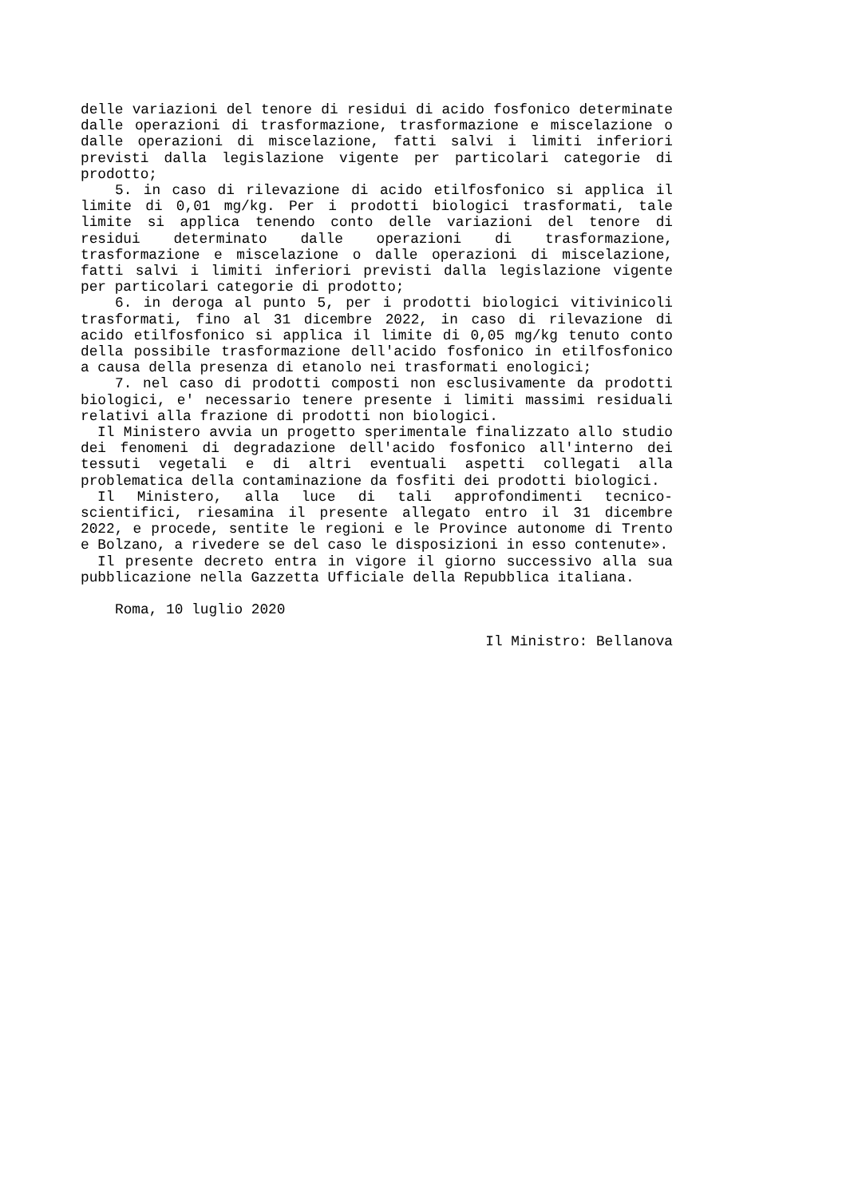delle variazioni del tenore di residui di acido fosfonico determinate dalle operazioni di trasformazione, trasformazione e miscelazione o dalle operazioni di miscelazione, fatti salvi i limiti inferiori previsti dalla legislazione vigente per particolari categorie di prodotto;
5. in caso di rilevazione di acido etilfosfonico si applica il limite di 0,01 mg/kg. Per i prodotti biologici trasformati, tale limite si applica tenendo conto delle variazioni del tenore di residui determinato dalle operazioni di trasformazione, trasformazione e miscelazione o dalle operazioni di miscelazione, fatti salvi i limiti inferiori previsti dalla legislazione vigente per particolari categorie di prodotto;
6. in deroga al punto 5, per i prodotti biologici vitivinicoli trasformati, fino al 31 dicembre 2022, in caso di rilevazione di acido etilfosfonico si applica il limite di 0,05 mg/kg tenuto conto della possibile trasformazione dell'acido fosfonico in etilfosfonico a causa della presenza di etanolo nei trasformati enologici;
7. nel caso di prodotti composti non esclusivamente da prodotti biologici, e' necessario tenere presente i limiti massimi residuali relativi alla frazione di prodotti non biologici.
Il Ministero avvia un progetto sperimentale finalizzato allo studio dei fenomeni di degradazione dell'acido fosfonico all'interno dei tessuti vegetali e di altri eventuali aspetti collegati alla problematica della contaminazione da fosfiti dei prodotti biologici.
Il Ministero, alla luce di tali approfondimenti tecnico-scientifici, riesamina il presente allegato entro il 31 dicembre 2022, e procede, sentite le regioni e le Province autonome di Trento e Bolzano, a rivedere se del caso le disposizioni in esso contenute».
Il presente decreto entra in vigore il giorno successivo alla sua pubblicazione nella Gazzetta Ufficiale della Repubblica italiana.
Roma, 10 luglio 2020
Il Ministro: Bellanova